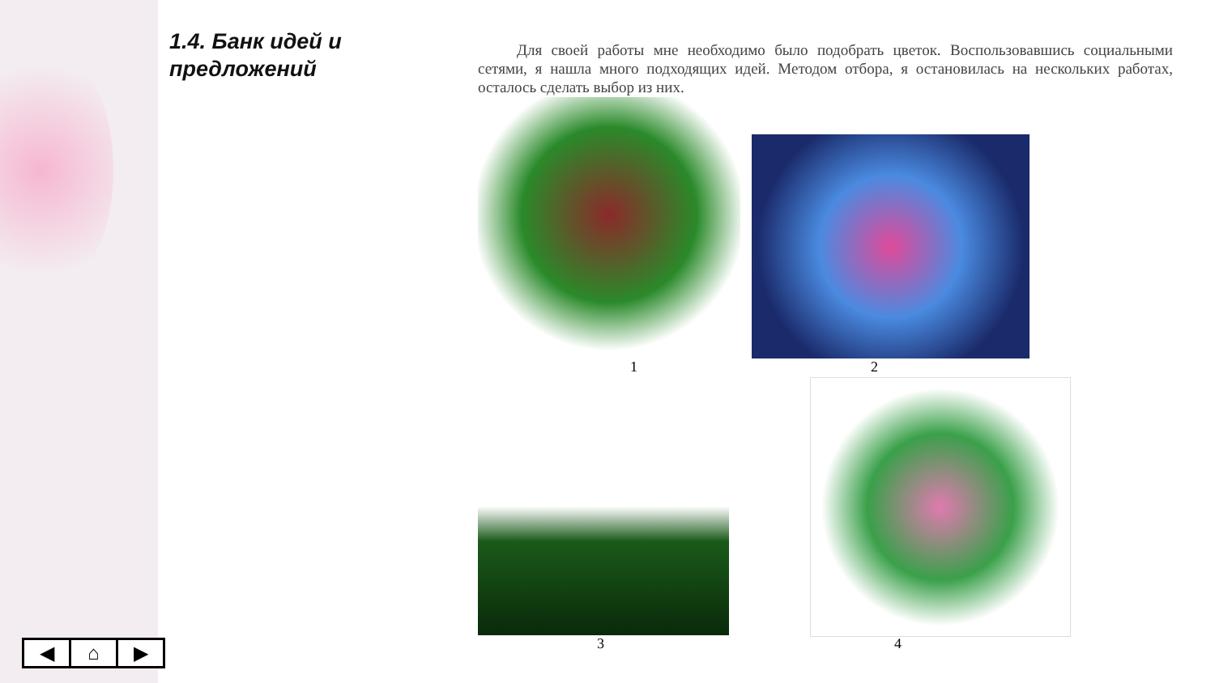1.4. Банк идей и предложений
Для своей работы мне необходимо было подобрать цветок. Воспользовавшись социальными сетями, я нашла много подходящих идей. Методом отбора, я остановилась на нескольких работах, осталось сделать выбор из них.
1 2
3 4
◀ ⌂ ▶